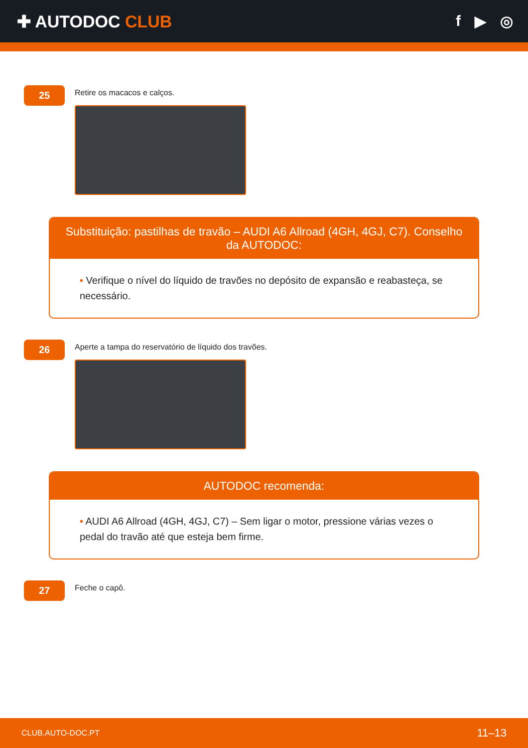✚ AUTODOC CLUB f ▶ ◎
25
Retire os macacos e calços.
Substituição: pastilhas de travão – AUDI A6 Allroad (4GH, 4GJ, C7). Conselho da AUTODOC:
• Verifique o nível do líquido de travões no depósito de expansão e reabasteça, se necessário.
26
Aperte a tampa do reservatório de líquido dos travões.
AUTODOC recomenda:
• AUDI A6 Allroad (4GH, 4GJ, C7) – Sem ligar o motor, pressione várias vezes o pedal do travão até que esteja bem firme.
27
Feche o capô.
CLUB.AUTO-DOC.PT 11–13